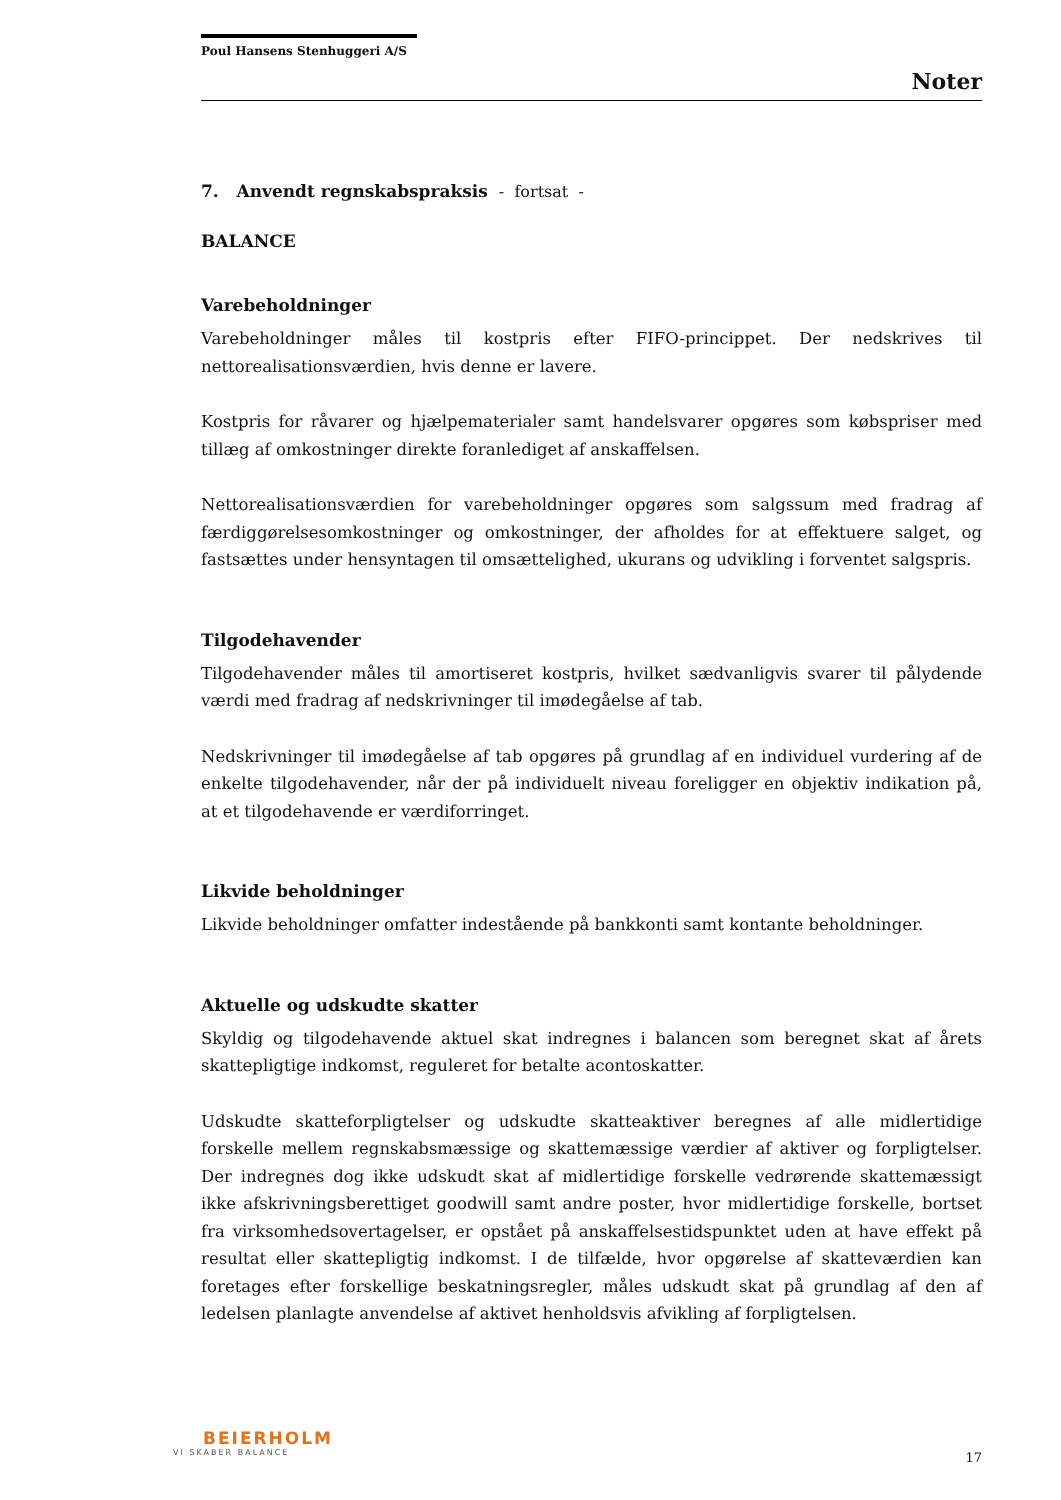Poul Hansens Stenhuggeri A/S
Noter
7. Anvendt regnskabspraksis - fortsat -
BALANCE
Varebeholdninger
Varebeholdninger måles til kostpris efter FIFO-princippet. Der nedskrives til nettorealisationsværdien, hvis denne er lavere.
Kostpris for råvarer og hjælpematerialer samt handelsvarer opgøres som købspriser med tillæg af omkostninger direkte foranlediget af anskaffelsen.
Nettorealisationsværdien for varebeholdninger opgøres som salgssum med fradrag af færdiggørelsesomkostninger og omkostninger, der afholdes for at effektuere salget, og fastsættes under hensyntagen til omsættelighed, ukurans og udvikling i forventet salgspris.
Tilgodehavender
Tilgodehavender måles til amortiseret kostpris, hvilket sædvanligvis svarer til pålydende værdi med fradrag af nedskrivninger til imødegåelse af tab.
Nedskrivninger til imødegåelse af tab opgøres på grundlag af en individuel vurdering af de enkelte tilgodehavender, når der på individuelt niveau foreligger en objektiv indikation på, at et tilgodehavende er værdiforringet.
Likvide beholdninger
Likvide beholdninger omfatter indestående på bankkonti samt kontante beholdninger.
Aktuelle og udskudte skatter
Skyldig og tilgodehavende aktuel skat indregnes i balancen som beregnet skat af årets skattepligtige indkomst, reguleret for betalte acontoskatter.
Udskudte skatteforpligtelser og udskudte skatteaktiver beregnes af alle midlertidige forskelle mellem regnskabsmæssige og skattemæssige værdier af aktiver og forpligtelser. Der indregnes dog ikke udskudt skat af midlertidige forskelle vedrørende skattemæssigt ikke afskrivningsberettiget goodwill samt andre poster, hvor midlertidige forskelle, bortset fra virksomhedsovertagelser, er opstået på anskaffelsestidspunktet uden at have effekt på resultat eller skattepligtig indkomst. I de tilfælde, hvor opgørelse af skatteværdien kan foretages efter forskellige beskatningsregler, måles udskudt skat på grundlag af den af ledelsen planlagte anvendelse af aktivet henholdsvis afvikling af forpligtelsen.
BEIERHOLM
VI SKABER BALANCE
17